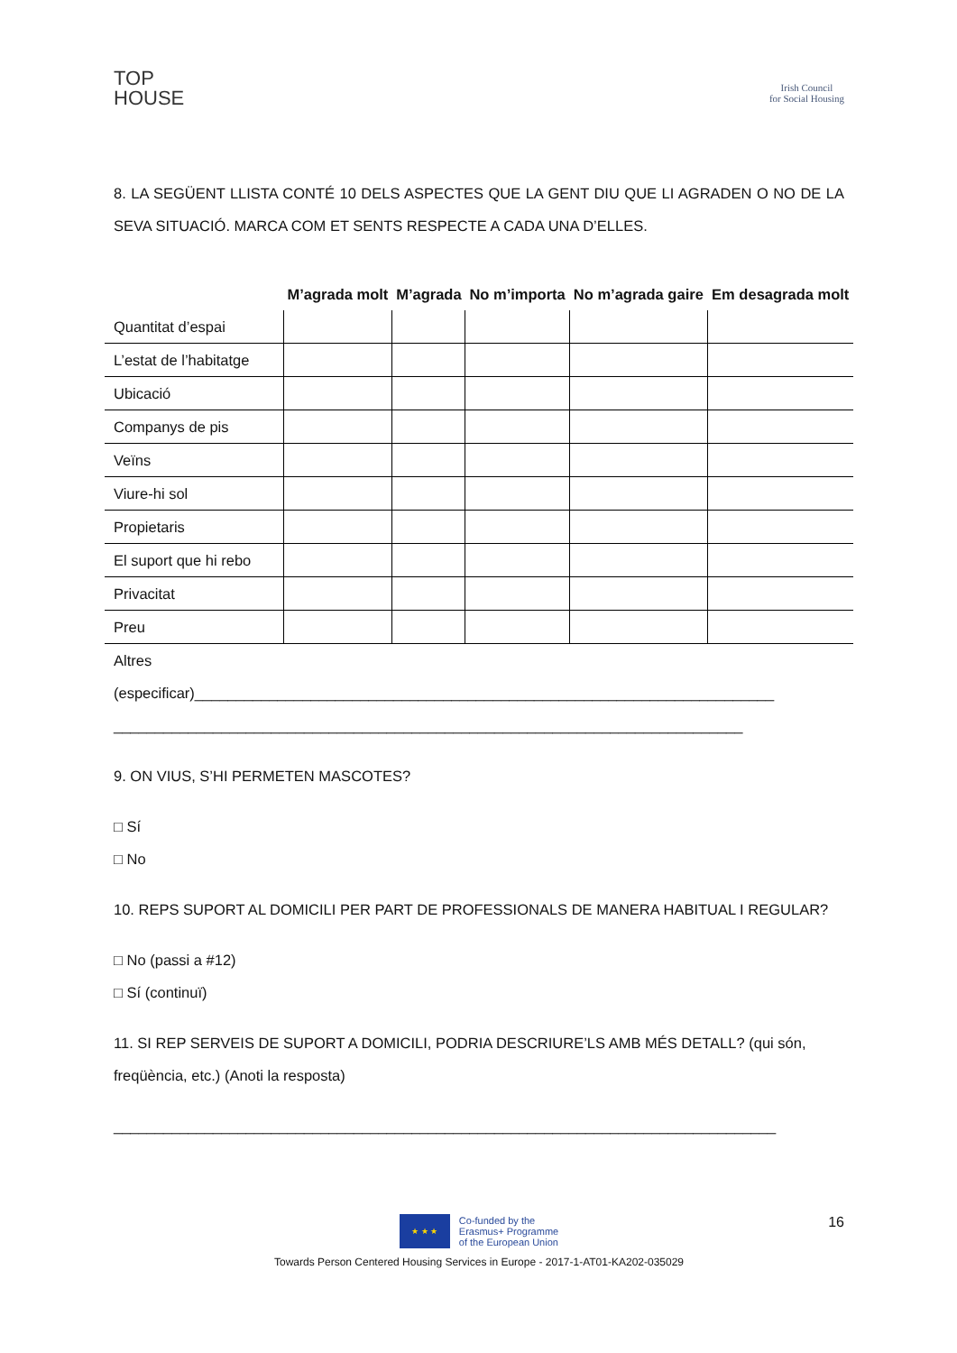TOP
HOUSE
Irish Council
for Social Housing
8. LA SEGÜENT LLISTA CONTÉ 10 DELS ASPECTES QUE LA GENT DIU QUE LI AGRADEN O NO DE LA SEVA SITUACIÓ. MARCA COM ET SENTS RESPECTE A CADA UNA D’ELLES.
| | M’agrada molt | M’agrada | No m’importa | No m’agrada gaire | Em desagrada molt |
| --- | --- | --- | --- | --- | --- |
| Quantitat d’espai | | | | | |
| L’estat de l’habitatge | | | | | |
| Ubicació | | | | | |
| Companys de pis | | | | | |
| Veïns | | | | | |
| Viure-hi sol | | | | | |
| Propietaris | | | | | |
| El suport que hi rebo | | | | | |
| Privacitat | | | | | |
| Preu | | | | | |
Altres
(especificar)______________________________________________________________________
____________________________________________________________________________
9. ON VIUS, S’HI PERMETEN MASCOTES?
□ Sí
□ No
10. REPS SUPORT AL DOMICILI PER PART DE PROFESSIONALS DE MANERA HABITUAL I REGULAR?
□ No (passi a #12)
□ Sí (continuï)
11. SI REP SERVEIS DE SUPORT A DOMICILI, PODRIA DESCRIURE’LS AMB MÉS DETALL? (qui són, freqüència, etc.) (Anoti la resposta)
________________________________________________________________________________
16
★ ★ ★
Co-funded by the
Erasmus+ Programme
of the European Union
Towards Person Centered Housing Services in Europe - 2017-1-AT01-KA202-035029